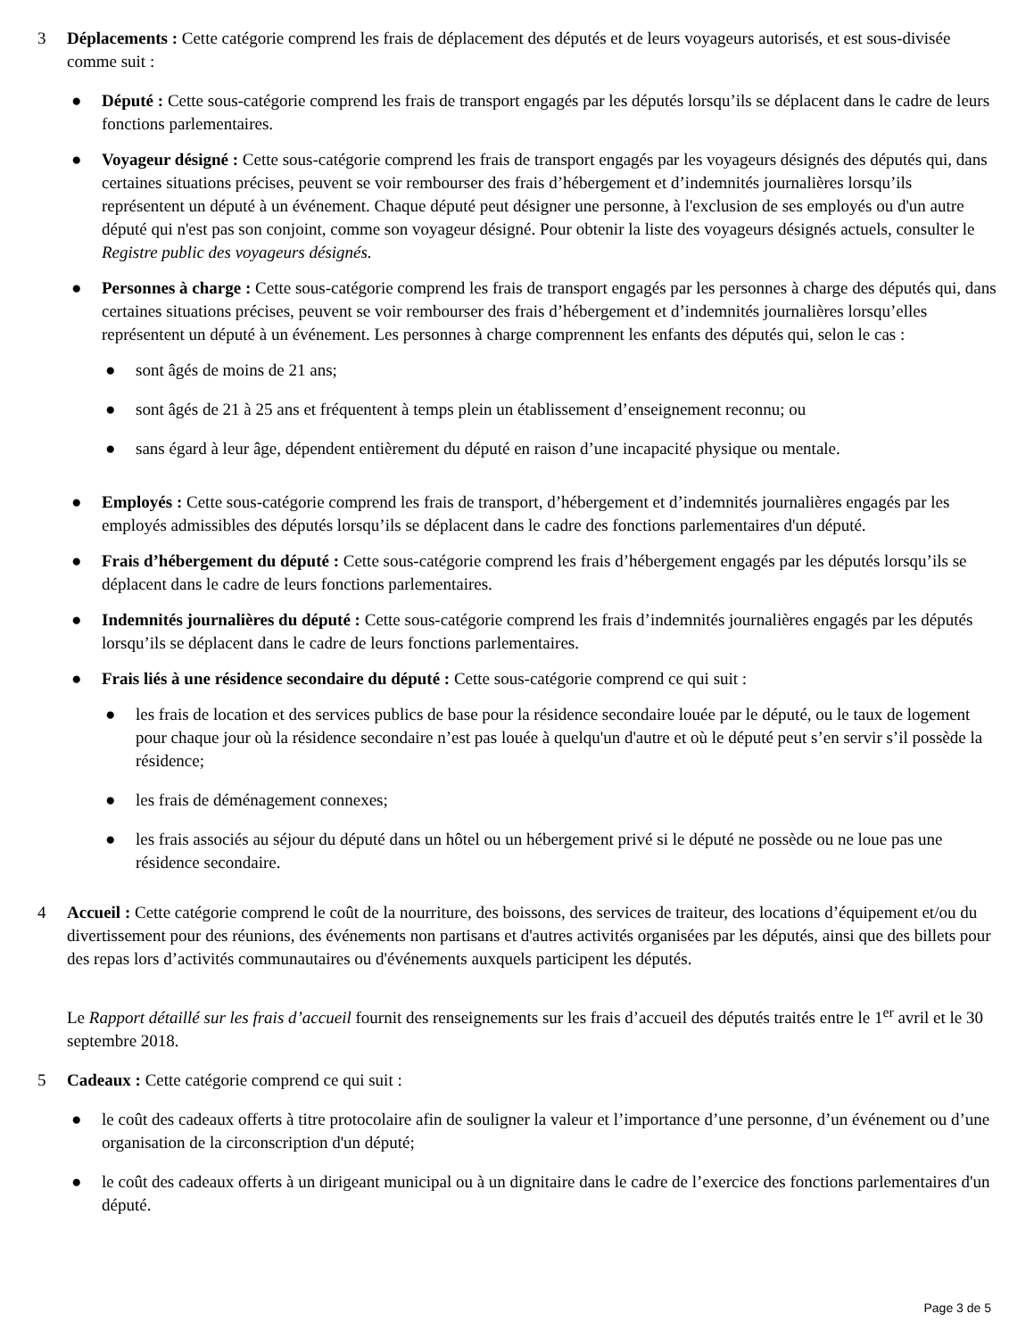3 Déplacements : Cette catégorie comprend les frais de déplacement des députés et de leurs voyageurs autorisés, et est sous-divisée comme suit :
● Député : Cette sous-catégorie comprend les frais de transport engagés par les députés lorsqu’ils se déplacent dans le cadre de leurs fonctions parlementaires.
● Voyageur désigné : Cette sous-catégorie comprend les frais de transport engagés par les voyageurs désignés des députés qui, dans certaines situations précises, peuvent se voir rembourser des frais d’hébergement et d’indemnités journalières lorsqu’ils représentent un député à un événement. Chaque député peut désigner une personne, à l'exclusion de ses employés ou d'un autre député qui n'est pas son conjoint, comme son voyageur désigné. Pour obtenir la liste des voyageurs désignés actuels, consulter le Registre public des voyageurs désignés.
● Personnes à charge : Cette sous-catégorie comprend les frais de transport engagés par les personnes à charge des députés qui, dans certaines situations précises, peuvent se voir rembourser des frais d’hébergement et d’indemnités journalières lorsqu’elles représentent un député à un événement. Les personnes à charge comprennent les enfants des députés qui, selon le cas :
● sont âgés de moins de 21 ans;
● sont âgés de 21 à 25 ans et fréquentent à temps plein un établissement d’enseignement reconnu; ou
● sans égard à leur âge, dépendent entièrement du député en raison d’une incapacité physique ou mentale.
● Employés : Cette sous-catégorie comprend les frais de transport, d’hébergement et d’indemnités journalières engagés par les employés admissibles des députés lorsqu’ils se déplacent dans le cadre des fonctions parlementaires d'un député.
● Frais d’hébergement du député : Cette sous-catégorie comprend les frais d’hébergement engagés par les députés lorsqu’ils se déplacent dans le cadre de leurs fonctions parlementaires.
● Indemnités journalières du député : Cette sous-catégorie comprend les frais d’indemnités journalières engagés par les députés lorsqu’ils se déplacent dans le cadre de leurs fonctions parlementaires.
● Frais liés à une résidence secondaire du député : Cette sous-catégorie comprend ce qui suit :
● les frais de location et des services publics de base pour la résidence secondaire louée par le député, ou le taux de logement pour chaque jour où la résidence secondaire n’est pas louée à quelqu'un d'autre et où le député peut s’en servir s’il possède la résidence;
● les frais de déménagement connexes;
● les frais associés au séjour du député dans un hôtel ou un hébergement privé si le député ne possède ou ne loue pas une résidence secondaire.
4 Accueil : Cette catégorie comprend le coût de la nourriture, des boissons, des services de traiteur, des locations d’équipement et/ou du divertissement pour des réunions, des événements non partisans et d'autres activités organisées par les députés, ainsi que des billets pour des repas lors d’activités communautaires ou d'événements auxquels participent les députés.
Le Rapport détaillé sur les frais d’accueil fournit des renseignements sur les frais d’accueil des députés traités entre le 1<sup>er</sup> avril et le 30 septembre 2018.
5 Cadeaux : Cette catégorie comprend ce qui suit :
● le coût des cadeaux offerts à titre protocolaire afin de souligner la valeur et l’importance d’une personne, d’un événement ou d’une organisation de la circonscription d'un député;
● le coût des cadeaux offerts à un dirigeant municipal ou à un dignitaire dans le cadre de l’exercice des fonctions parlementaires d'un député.
Page 3 de 5